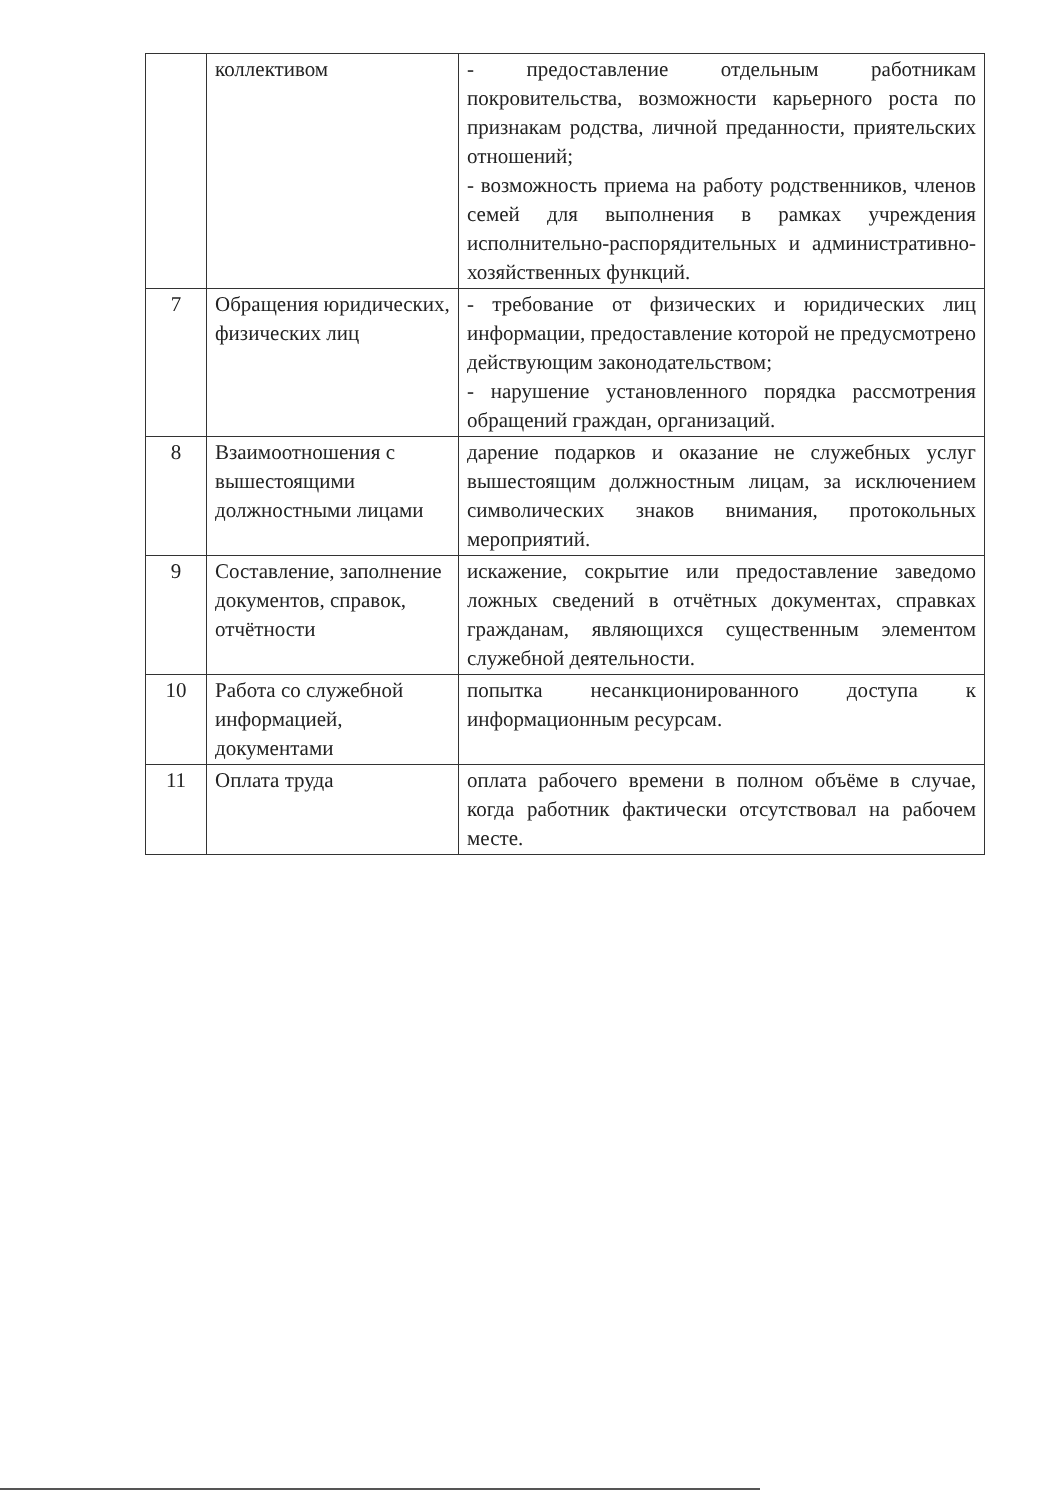| | коллективом | - предоставление отдельным работникам покровительства, возможности карьерного роста по признакам родства, личной преданности, приятельских отношений; - возможность приема на работу родственников, членов семей для выполнения в рамках учреждения исполнительно-распорядительных и административно-хозяйственных функций. |
| 7 | Обращения юридических, физических лиц | - требование от физических и юридических лиц информации, предоставление которой не предусмотрено действующим законодательством; - нарушение установленного порядка рассмотрения обращений граждан, организаций. |
| 8 | Взаимоотношения с вышестоящими должностными лицами | дарение подарков и оказание не служебных услуг вышестоящим должностным лицам, за исключением символических знаков внимания, протокольных мероприятий. |
| 9 | Составление, заполнение документов, справок, отчётности | искажение, сокрытие или предоставление заведомо ложных сведений в отчётных документах, справках гражданам, являющихся существенным элементом служебной деятельности. |
| 10 | Работа со служебной информацией, документами | попытка несанкционированного доступа к информационным ресурсам. |
| 11 | Оплата труда | оплата рабочего времени в полном объёме в случае, когда работник фактически отсутствовал на рабочем месте. |